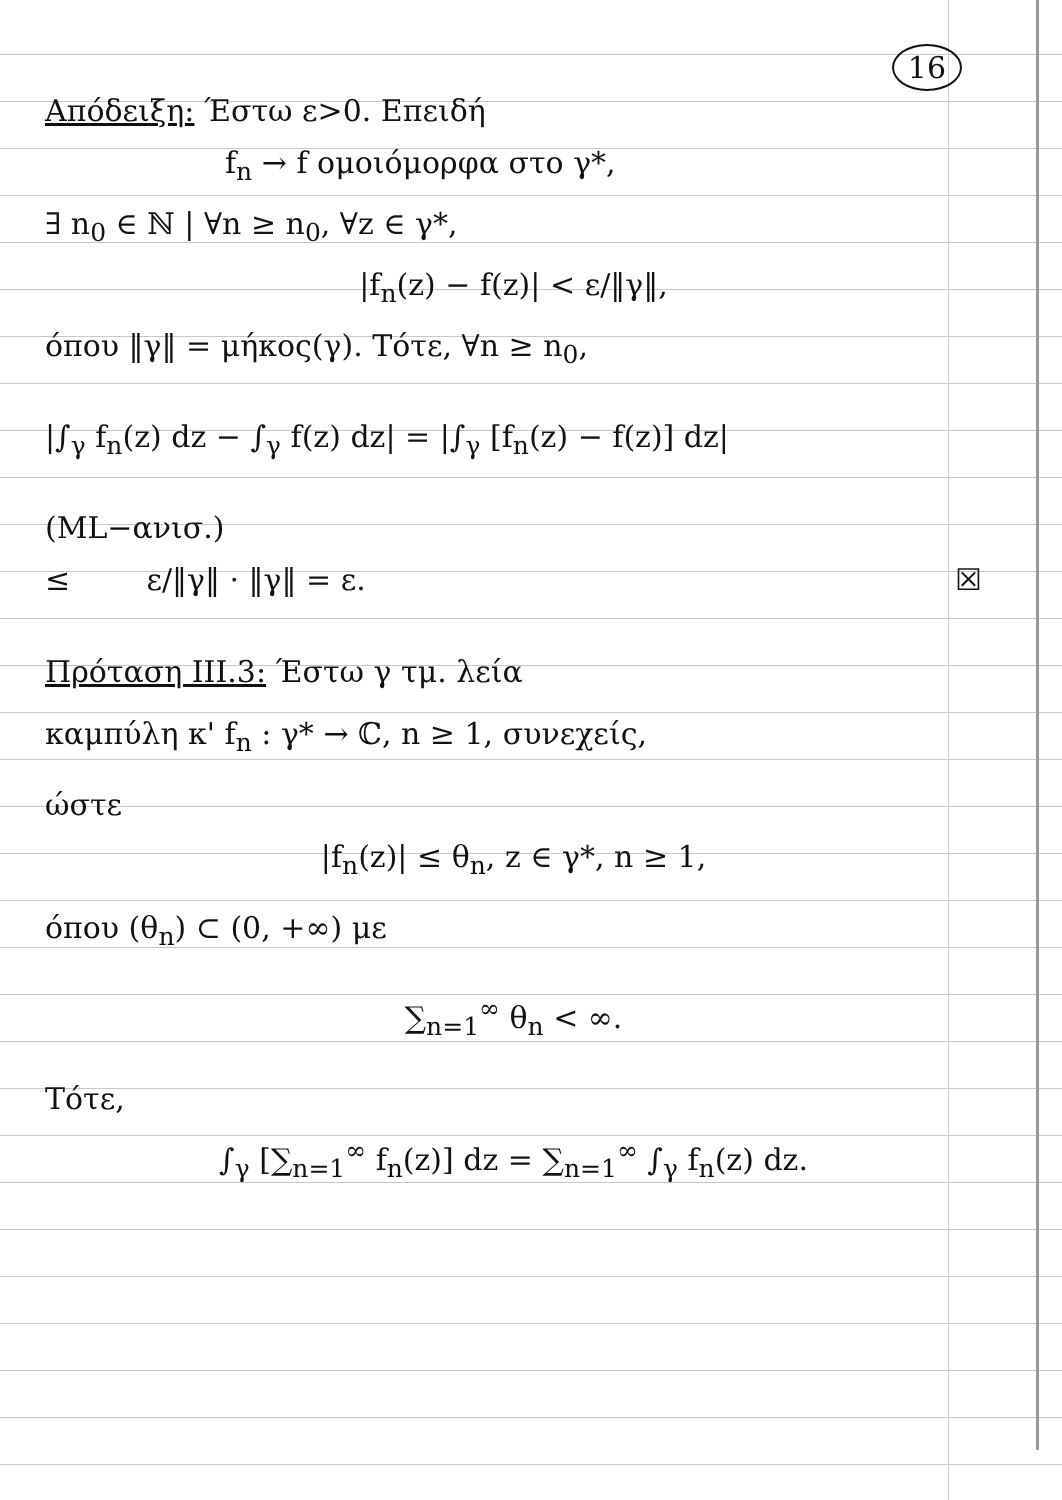16
Απόδειξη: Έστω ε>0. Επειδή
f<sub>n</sub> → f ομοιόμορφα στο γ*,
∃ n<sub>0</sub> ∈ ℕ | ∀n ≥ n<sub>0</sub>, ∀z ∈ γ*,
|f<sub>n</sub>(z) − f(z)| < ε/‖γ‖,
όπου ‖γ‖ = μήκος(γ). Τότε, ∀n ≥ n<sub>0</sub>,
|∫<sub>γ</sub> f<sub>n</sub>(z) dz − ∫<sub>γ</sub> f(z) dz| = |∫<sub>γ</sub> [f<sub>n</sub>(z) − f(z)] dz|
(ML−ανισ.)
≤ ε/‖γ‖ · ‖γ‖ = ε. ☒
Πρόταση ΙΙΙ.3: Έστω γ τμ. λεία
καμπύλη κ' f<sub>n</sub> : γ* → ℂ, n ≥ 1, συνεχείς,
ώστε
|f<sub>n</sub>(z)| ≤ θ<sub>n</sub>, z ∈ γ*, n ≥ 1,
όπου (θ<sub>n</sub>) ⊂ (0, +∞) με
∑<sub>n=1</sub><sup>∞</sup> θ<sub>n</sub> < ∞.
Τότε,
∫<sub>γ</sub> [∑<sub>n=1</sub><sup>∞</sup> f<sub>n</sub>(z)] dz = ∑<sub>n=1</sub><sup>∞</sup> ∫<sub>γ</sub> f<sub>n</sub>(z) dz.